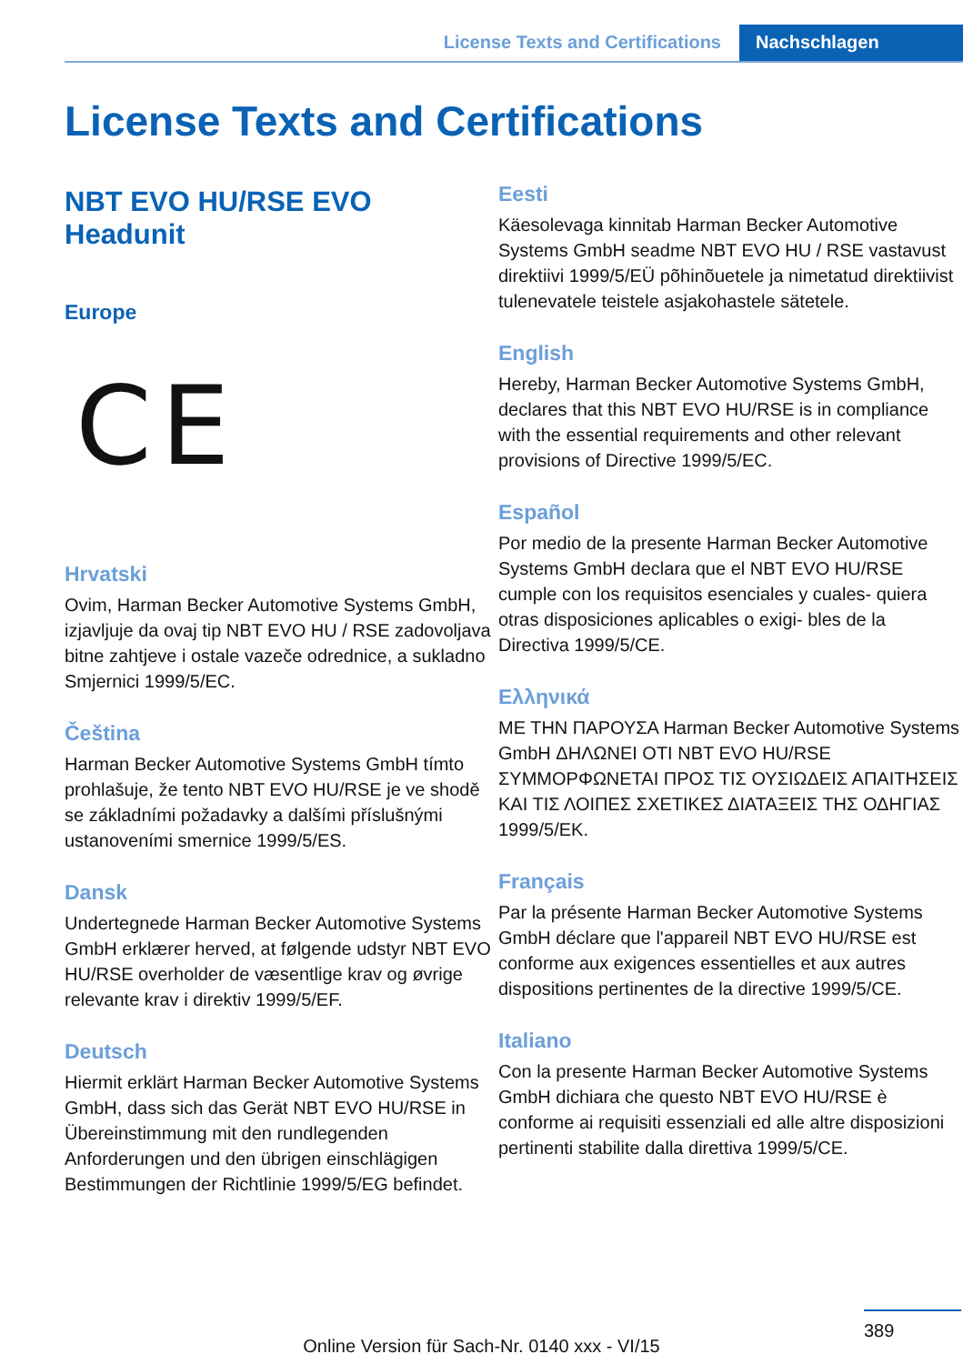License Texts and Certifications Nachschlagen
License Texts and Certifications
NBT EVO HU/RSE EVO Headunit
Europe
CE
Hrvatski
Ovim, Harman Becker Automotive Systems GmbH, izjavljuje da ovaj tip NBT EVO HU / RSE zadovoljava bitne zahtjeve i ostale vazeče odrednice, a sukladno Smjernici 1999/5/EC.
Čeština
Harman Becker Automotive Systems GmbH tímto prohlašuje, že tento NBT EVO HU/RSE je ve shodě se základními požadavky a dalšími příslušnými ustanoveními smernice 1999/5/ES.
Dansk
Undertegnede Harman Becker Automotive Systems GmbH erklærer herved, at følgende udstyr NBT EVO HU/RSE overholder de væsentlige krav og øvrige relevante krav i direktiv 1999/5/EF.
Deutsch
Hiermit erklärt Harman Becker Automotive Systems GmbH, dass sich das Gerät NBT EVO HU/RSE in Übereinstimmung mit den rundlegenden Anforderungen und den übrigen einschlägigen Bestimmungen der Richtlinie 1999/5/EG befindet.
Eesti
Käesolevaga kinnitab Harman Becker Automotive Systems GmbH seadme NBT EVO HU / RSE vastavust direktiivi 1999/5/EÜ põhinõuetele ja nimetatud direktiivist tulenevatele teistele asjakohastele sätetele.
English
Hereby, Harman Becker Automotive Systems GmbH, declares that this NBT EVO HU/RSE is in compliance with the essential requirements and other relevant provisions of Directive 1999/5/EC.
Español
Por medio de la presente Harman Becker Automotive Systems GmbH declara que el NBT EVO HU/RSE cumple con los requisitos esenciales y cuales- quiera otras disposiciones aplicables o exigi- bles de la Directiva 1999/5/CE.
Ελληνικά
ΜΕ ΤΗΝ ΠΑΡΟΥΣΑ Harman Becker Automotive Systems GmbH ΔΗΛΩΝΕΙ ΟΤΙ NBT EVO HU/RSE ΣΥΜΜΟΡΦΩΝΕΤΑΙ ΠΡΟΣ ΤΙΣ ΟΥΣΙΩΔΕΙΣ ΑΠΑΙΤΗΣΕΙΣ ΚΑΙ ΤΙΣ ΛΟΙΠΕΣ ΣΧΕΤΙΚΕΣ ΔΙΑΤΑΞΕΙΣ ΤΗΣ ΟΔΗΓΙΑΣ 1999/5/ΕΚ.
Français
Par la présente Harman Becker Automotive Systems GmbH déclare que l'appareil NBT EVO HU/RSE est conforme aux exigences essentielles et aux autres dispositions pertinentes de la directive 1999/5/CE.
Italiano
Con la presente Harman Becker Automotive Systems GmbH dichiara che questo NBT EVO HU/RSE è conforme ai requisiti essenziali ed alle altre disposizioni pertinenti stabilite dalla direttiva 1999/5/CE.
389
Online Version für Sach-Nr. 0140 xxx - VI/15